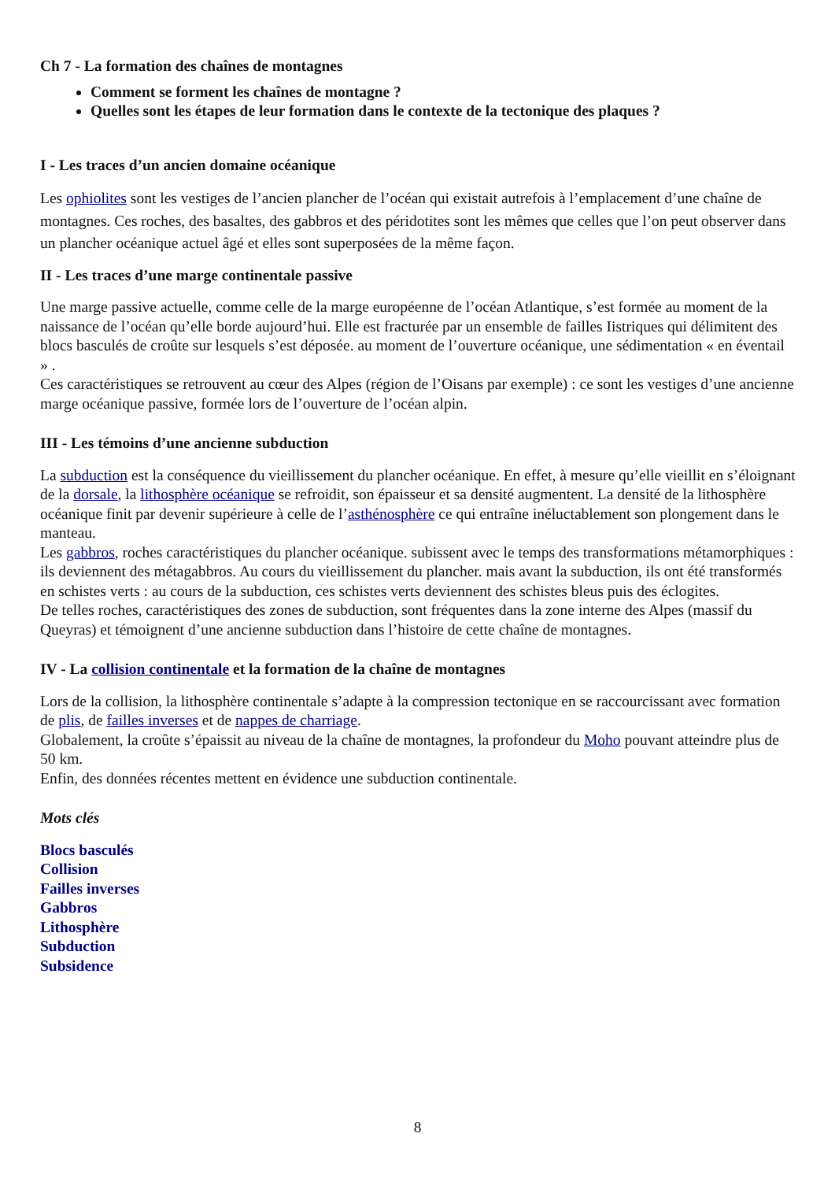Ch 7 - La formation des chaînes de montagnes
Comment se forment les chaînes de montagne ?
Quelles sont les étapes de leur formation dans le contexte de la tectonique des plaques ?
I - Les traces d’un ancien domaine océanique
Les ophiolites sont les vestiges de l’ancien plancher de l’océan qui existait autrefois à l’emplacement d’une chaîne de montagnes. Ces roches, des basaltes, des gabbros et des péridotites sont les mêmes que celles que l’on peut observer dans un plancher océanique actuel âgé et elles sont superposées de la même façon.
II - Les traces d’une marge continentale passive
Une marge passive actuelle, comme celle de la marge européenne de l’océan Atlantique, s’est formée au moment de la naissance de l’océan qu’elle borde aujourd’hui. Elle est fracturée par un ensemble de failles Iistriques qui délimitent des blocs basculés de croûte sur lesquels s’est déposée. au moment de l’ouverture océanique, une sédimentation « en éventail » .
Ces caractéristiques se retrouvent au cœur des Alpes (région de l’Oisans par exemple) : ce sont les vestiges d’une ancienne marge océanique passive, formée lors de l’ouverture de l’océan alpin.
III - Les témoins d’une ancienne subduction
La subduction est la conséquence du vieillissement du plancher océanique. En effet, à mesure qu’elle vieillit en s’éloignant de la dorsale, la lithosphère océanique se refroidit, son épaisseur et sa densité augmentent. La densité de la lithosphère océanique finit par devenir supérieure à celle de l’asthénosphère ce qui entraîne inéluctablement son plongement dans le manteau.
Les gabbros, roches caractéristiques du plancher océanique. subissent avec le temps des transformations métamorphiques : ils deviennent des métagabbros. Au cours du vieillissement du plancher. mais avant la subduction, ils ont été transformés en schistes verts : au cours de la subduction, ces schistes verts deviennent des schistes bleus puis des éclogites.
De telles roches, caractéristiques des zones de subduction, sont fréquentes dans la zone interne des Alpes (massif du Queyras) et témoignent d’une ancienne subduction dans l’histoire de cette chaîne de montagnes.
IV - La collision continentale et la formation de la chaîne de montagnes
Lors de la collision, la lithosphère continentale s’adapte à la compression tectonique en se raccourcissant avec formation de plis, de failles inverses et de nappes de charriage.
Globalement, la croûte s’épaissit au niveau de la chaîne de montagnes, la profondeur du Moho pouvant atteindre plus de 50 km.
Enfin, des données récentes mettent en évidence une subduction continentale.
Mots clés
Blocs basculés
Collision
Failles inverses
Gabbros
Lithosphère
Subduction
Subsidence
8